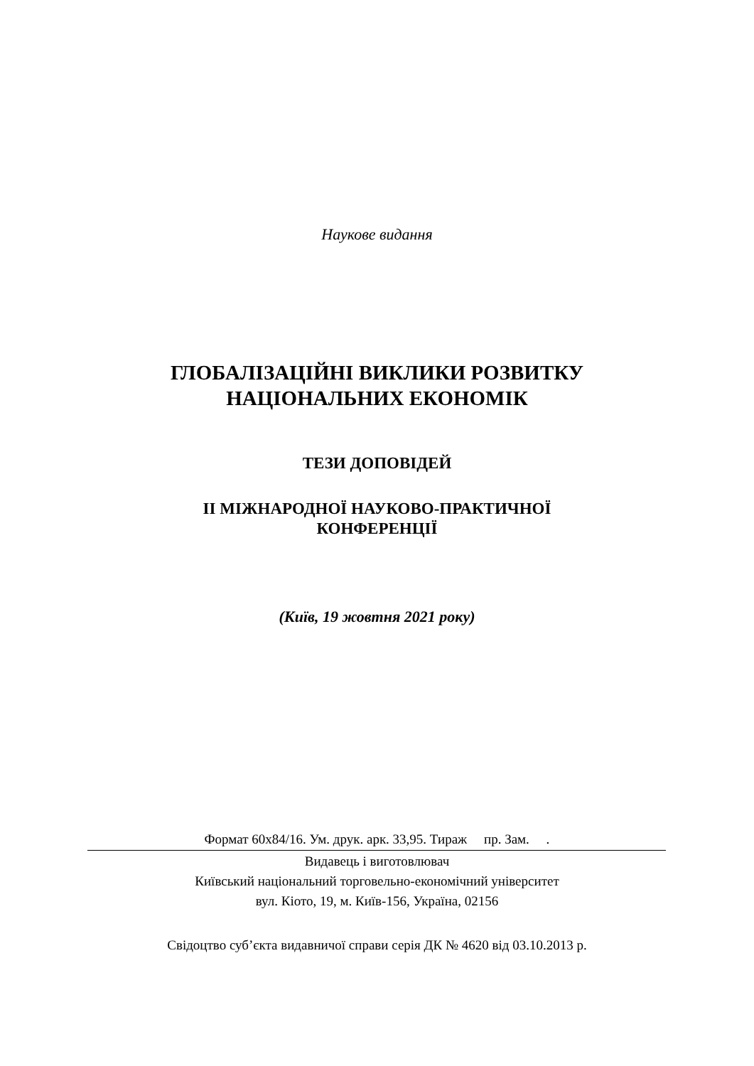Наукове видання
ГЛОБАЛІЗАЦІЙНІ ВИКЛИКИ РОЗВИТКУ
НАЦІОНАЛЬНИХ ЕКОНОМІК
ТЕЗИ ДОПОВІДЕЙ
ІІ МІЖНАРОДНОЇ НАУКОВО-ПРАКТИЧНОЇ
КОНФЕРЕНЦІЇ
(Київ, 19 жовтня 2021 року)
Формат 60х84/16. Ум. друк. арк. 33,95. Тираж пр. Зам. .
Видавець і виготовлювач
Київський національний торговельно-економічний університет
вул. Кіото, 19, м. Київ-156, Україна, 02156
Свідоцтво суб’єкта видавничої справи серія ДК № 4620 від 03.10.2013 р.